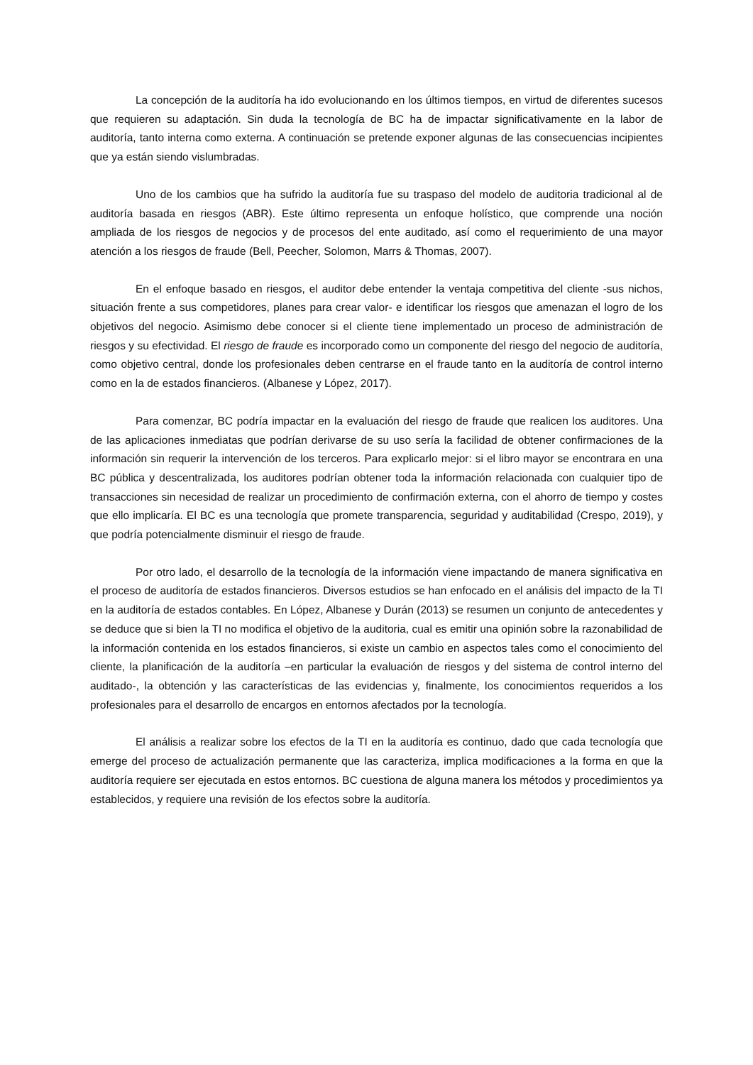La concepción de la auditoría ha ido evolucionando en los últimos tiempos, en virtud de diferentes sucesos que requieren su adaptación. Sin duda la tecnología de BC ha de impactar significativamente en la labor de auditoría, tanto interna como externa. A continuación se pretende exponer algunas de las consecuencias incipientes que ya están siendo vislumbradas.
Uno de los cambios que ha sufrido la auditoría fue su traspaso del modelo de auditoria tradicional al de auditoría basada en riesgos (ABR). Este último representa un enfoque holístico, que comprende una noción ampliada de los riesgos de negocios y de procesos del ente auditado, así como el requerimiento de una mayor atención a los riesgos de fraude (Bell, Peecher, Solomon, Marrs & Thomas, 2007).
En el enfoque basado en riesgos, el auditor debe entender la ventaja competitiva del cliente -sus nichos, situación frente a sus competidores, planes para crear valor- e identificar los riesgos que amenazan el logro de los objetivos del negocio. Asimismo debe conocer si el cliente tiene implementado un proceso de administración de riesgos y su efectividad. El riesgo de fraude es incorporado como un componente del riesgo del negocio de auditoría, como objetivo central, donde los profesionales deben centrarse en el fraude tanto en la auditoría de control interno como en la de estados financieros. (Albanese y López, 2017).
Para comenzar, BC podría impactar en la evaluación del riesgo de fraude que realicen los auditores. Una de las aplicaciones inmediatas que podrían derivarse de su uso sería la facilidad de obtener confirmaciones de la información sin requerir la intervención de los terceros. Para explicarlo mejor: si el libro mayor se encontrara en una BC pública y descentralizada, los auditores podrían obtener toda la información relacionada con cualquier tipo de transacciones sin necesidad de realizar un procedimiento de confirmación externa, con el ahorro de tiempo y costes que ello implicaría. El BC es una tecnología que promete transparencia, seguridad y auditabilidad (Crespo, 2019), y que podría potencialmente disminuir el riesgo de fraude.
Por otro lado, el desarrollo de la tecnología de la información viene impactando de manera significativa en el proceso de auditoría de estados financieros. Diversos estudios se han enfocado en el análisis del impacto de la TI en la auditoría de estados contables. En López, Albanese y Durán (2013) se resumen un conjunto de antecedentes y se deduce que si bien la TI no modifica el objetivo de la auditoria, cual es emitir una opinión sobre la razonabilidad de la información contenida en los estados financieros, si existe un cambio en aspectos tales como el conocimiento del cliente, la planificación de la auditoría –en particular la evaluación de riesgos y del sistema de control interno del auditado-, la obtención y las características de las evidencias y, finalmente, los conocimientos requeridos a los profesionales para el desarrollo de encargos en entornos afectados por la tecnología.
El análisis a realizar sobre los efectos de la TI en la auditoría es continuo, dado que cada tecnología que emerge del proceso de actualización permanente que las caracteriza, implica modificaciones a la forma en que la auditoría requiere ser ejecutada en estos entornos. BC cuestiona de alguna manera los métodos y procedimientos ya establecidos, y requiere una revisión de los efectos sobre la auditoría.